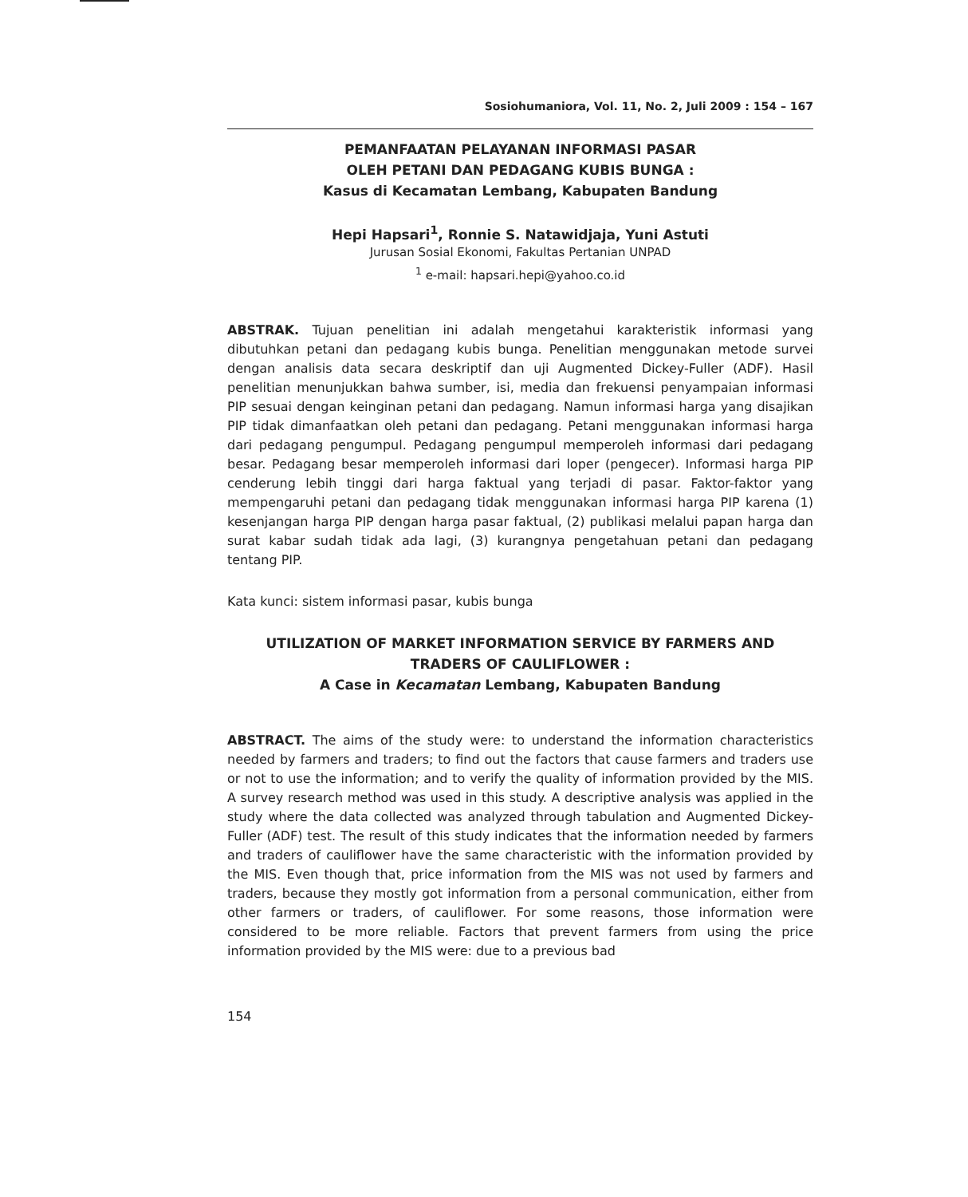Sosiohumaniora, Vol. 11, No. 2, Juli 2009 : 154 – 167
PEMANFAATAN PELAYANAN INFORMASI PASAR
OLEH PETANI DAN PEDAGANG KUBIS BUNGA :
Kasus di Kecamatan Lembang, Kabupaten Bandung
Hepi Hapsari<sup>1</sup>, Ronnie S. Natawidjaja, Yuni Astuti
Jurusan Sosial Ekonomi, Fakultas Pertanian UNPAD
<sup>1</sup> e-mail: hapsari.hepi@yahoo.co.id
ABSTRAK. Tujuan penelitian ini adalah mengetahui karakteristik informasi yang dibutuhkan petani dan pedagang kubis bunga. Penelitian menggunakan metode survei dengan analisis data secara deskriptif dan uji Augmented Dickey-Fuller (ADF). Hasil penelitian menunjukkan bahwa sumber, isi, media dan frekuensi penyampaian informasi PIP sesuai dengan keinginan petani dan pedagang. Namun informasi harga yang disajikan PIP tidak dimanfaatkan oleh petani dan pedagang. Petani menggunakan informasi harga dari pedagang pengumpul. Pedagang pengumpul memperoleh informasi dari pedagang besar. Pedagang besar memperoleh informasi dari loper (pengecer). Informasi harga PIP cenderung lebih tinggi dari harga faktual yang terjadi di pasar. Faktor-faktor yang mempengaruhi petani dan pedagang tidak menggunakan informasi harga PIP karena (1) kesenjangan harga PIP dengan harga pasar faktual, (2) publikasi melalui papan harga dan surat kabar sudah tidak ada lagi, (3) kurangnya pengetahuan petani dan pedagang tentang PIP.
Kata kunci: sistem informasi pasar, kubis bunga
UTILIZATION OF MARKET INFORMATION SERVICE BY FARMERS AND
TRADERS OF CAULIFLOWER :
A Case in Kecamatan Lembang, Kabupaten Bandung
ABSTRACT. The aims of the study were: to understand the information characteristics needed by farmers and traders; to find out the factors that cause farmers and traders use or not to use the information; and to verify the quality of information provided by the MIS. A survey research method was used in this study. A descriptive analysis was applied in the study where the data collected was analyzed through tabulation and Augmented Dickey-Fuller (ADF) test. The result of this study indicates that the information needed by farmers and traders of cauliflower have the same characteristic with the information provided by the MIS. Even though that, price information from the MIS was not used by farmers and traders, because they mostly got information from a personal communication, either from other farmers or traders, of cauliflower. For some reasons, those information were considered to be more reliable. Factors that prevent farmers from using the price information provided by the MIS were: due to a previous bad
154